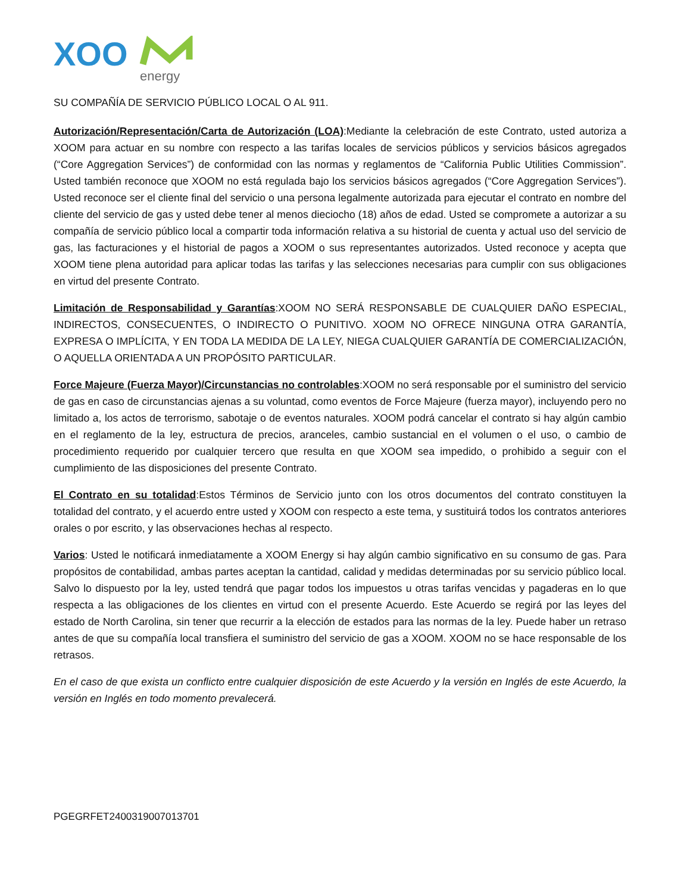XOO
energy
SU COMPAÑÍA DE SERVICIO PÚBLICO LOCAL O AL 911.
Autorización/Representación/Carta de Autorización (LOA):Mediante la celebración de este Contrato, usted autoriza a XOOM para actuar en su nombre con respecto a las tarifas locales de servicios públicos y servicios básicos agregados (“Core Aggregation Services”) de conformidad con las normas y reglamentos de “California Public Utilities Commission”. Usted también reconoce que XOOM no está regulada bajo los servicios básicos agregados (“Core Aggregation Services”). Usted reconoce ser el cliente final del servicio o una persona legalmente autorizada para ejecutar el contrato en nombre del cliente del servicio de gas y usted debe tener al menos dieciocho (18) años de edad. Usted se compromete a autorizar a su compañía de servicio público local a compartir toda información relativa a su historial de cuenta y actual uso del servicio de gas, las facturaciones y el historial de pagos a XOOM o sus representantes autorizados. Usted reconoce y acepta que XOOM tiene plena autoridad para aplicar todas las tarifas y las selecciones necesarias para cumplir con sus obligaciones en virtud del presente Contrato.
Limitación de Responsabilidad y Garantías:XOOM NO SERÁ RESPONSABLE DE CUALQUIER DAÑO ESPECIAL, INDIRECTOS, CONSECUENTES, O INDIRECTO O PUNITIVO. XOOM NO OFRECE NINGUNA OTRA GARANTÍA, EXPRESA O IMPLÍCITA, Y EN TODA LA MEDIDA DE LA LEY, NIEGA CUALQUIER GARANTÍA DE COMERCIALIZACIÓN, O AQUELLA ORIENTADA A UN PROPÓSITO PARTICULAR.
Force Majeure (Fuerza Mayor)/Circunstancias no controlables:XOOM no será responsable por el suministro del servicio de gas en caso de circunstancias ajenas a su voluntad, como eventos de Force Majeure (fuerza mayor), incluyendo pero no limitado a, los actos de terrorismo, sabotaje o de eventos naturales. XOOM podrá cancelar el contrato si hay algún cambio en el reglamento de la ley, estructura de precios, aranceles, cambio sustancial en el volumen o el uso, o cambio de procedimiento requerido por cualquier tercero que resulta en que XOOM sea impedido, o prohibido a seguir con el cumplimiento de las disposiciones del presente Contrato.
El Contrato en su totalidad:Estos Términos de Servicio junto con los otros documentos del contrato constituyen la totalidad del contrato, y el acuerdo entre usted y XOOM con respecto a este tema, y sustituirá todos los contratos anteriores orales o por escrito, y las observaciones hechas al respecto.
Varios: Usted le notificará inmediatamente a XOOM Energy si hay algún cambio significativo en su consumo de gas. Para propósitos de contabilidad, ambas partes aceptan la cantidad, calidad y medidas determinadas por su servicio público local. Salvo lo dispuesto por la ley, usted tendrá que pagar todos los impuestos u otras tarifas vencidas y pagaderas en lo que respecta a las obligaciones de los clientes en virtud con el presente Acuerdo. Este Acuerdo se regirá por las leyes del estado de North Carolina, sin tener que recurrir a la elección de estados para las normas de la ley. Puede haber un retraso antes de que su compañía local transfiera el suministro del servicio de gas a XOOM. XOOM no se hace responsable de los retrasos.
En el caso de que exista un conflicto entre cualquier disposición de este Acuerdo y la versión en Inglés de este Acuerdo, la versión en Inglés en todo momento prevalecerá.
PGEGRFET2400319007013701